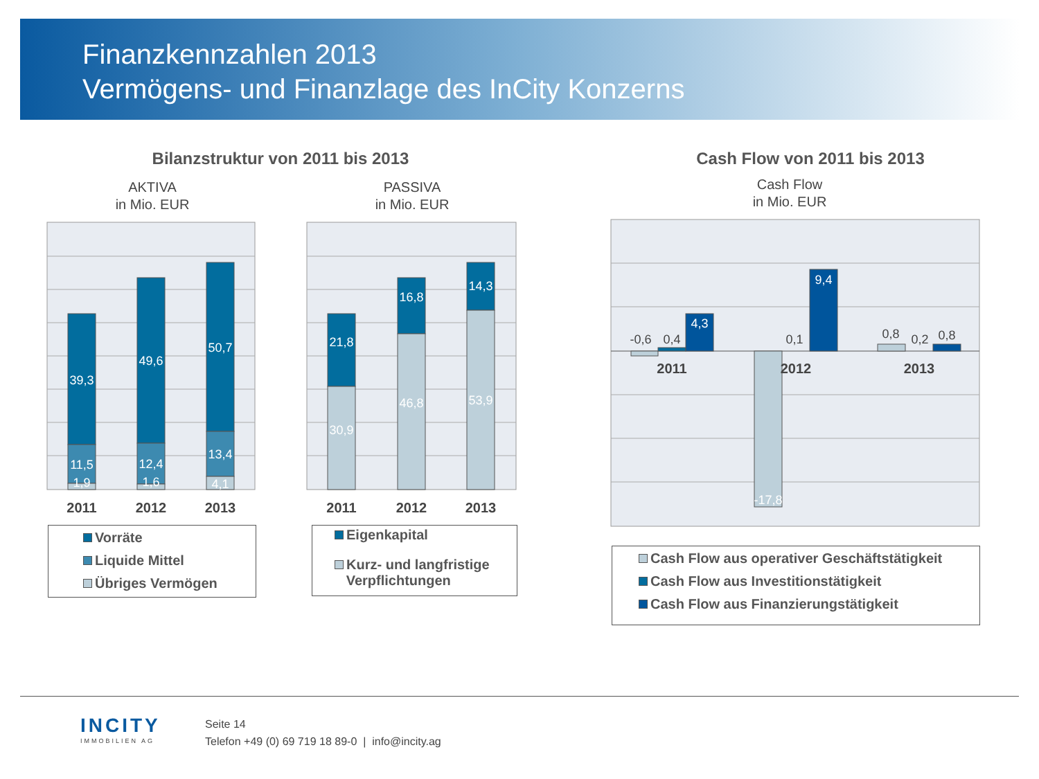Finanzkennzahlen 2013
Vermögens- und Finanzlage des InCity Konzerns
Bilanzstruktur von 2011 bis 2013 Cash Flow von 2011 bis 2013
AKTIVA
in Mio. EUR
PASSIVA
in Mio. EUR
Cash Flow
in Mio. EUR
39,3
11,5
1,9
49,6
12,4
1,6
50,7
13,4
4,1
2011
2012
2013
21,8
30,9
16,8
46,8
14,3
53,9
2011
2012
2013
-0,6
0,4
0,1
0,8
0,2
0,8
4,3
9,4
-17,8
2011
2012
2013
Vorräte
Liquide Mittel
Übriges Vermögen
Eigenkapital
Kurz- und langfristige
Verpflichtungen
Cash Flow aus operativer Geschäftstätigkeit
Cash Flow aus Investitionstätigkeit
Cash Flow aus Finanzierungstätigkeit
INCITY
IMMOBILIEN AG
Seite 14
Telefon +49 (0) 69 719 18 89-0 | info@incity.ag